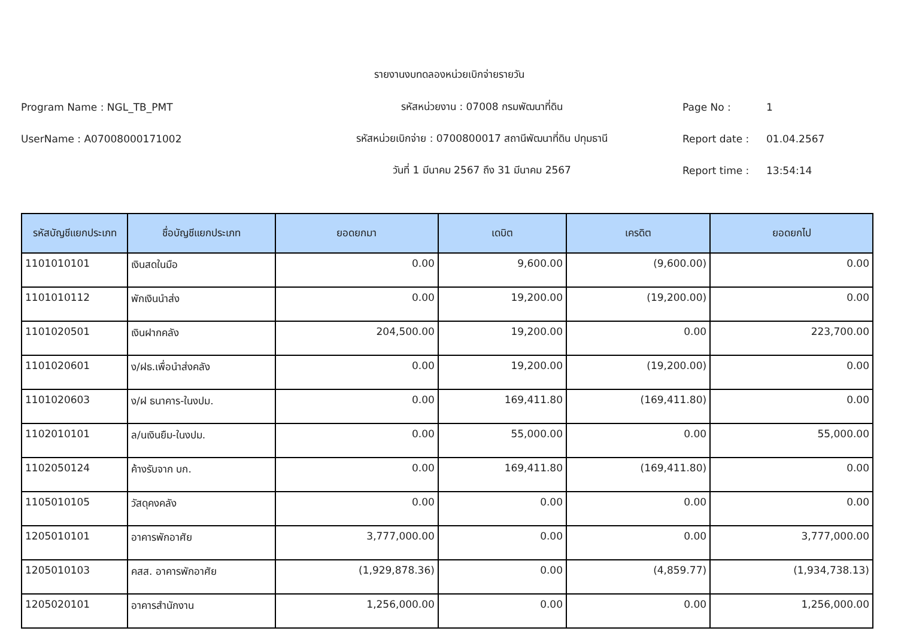รายงานงบทดลองหน่วยเบิกจ่ายรายวัน
Program Name : NGL_TB_PMT รหัสหน่วยงาน : 07008 กรมพัฒนาที่ดิน Page No : 1
UserName : A07008000171002 รหัสหน่วยเบิกจ่าย : 0700800017 สถานีพัฒนาที่ดิน ปทุมธานี Report date : 01.04.2567
วันที่ 1 มีนาคม 2567 ถึง 31 มีนาคม 2567 Report time : 13:54:14
| รหัสบัญชีแยกประเภท | ชื่อบัญชีแยกประเภท | ยอดยกมา | เดบิต | เครดิต | ยอดยกไป |
| --- | --- | --- | --- | --- | --- |
| 1101010101 | เงินสดในมือ | 0.00 | 9,600.00 | (9,600.00) | 0.00 |
| 1101010112 | พักเงินนำส่ง | 0.00 | 19,200.00 | (19,200.00) | 0.00 |
| 1101020501 | เงินฝากคลัง | 204,500.00 | 19,200.00 | 0.00 | 223,700.00 |
| 1101020601 | ง/ฝธ.เพื่อนำส่งคลัง | 0.00 | 19,200.00 | (19,200.00) | 0.00 |
| 1101020603 | ง/ฝ ธนาคาร-ในงปม. | 0.00 | 169,411.80 | (169,411.80) | 0.00 |
| 1102010101 | ล/นเงินยืม-ในงปม. | 0.00 | 55,000.00 | 0.00 | 55,000.00 |
| 1102050124 | ค้างรับจาก บก. | 0.00 | 169,411.80 | (169,411.80) | 0.00 |
| 1105010105 | วัสดุคงคลัง | 0.00 | 0.00 | 0.00 | 0.00 |
| 1205010101 | อาคารพักอาศัย | 3,777,000.00 | 0.00 | 0.00 | 3,777,000.00 |
| 1205010103 | คสส. อาคารพักอาศัย | (1,929,878.36) | 0.00 | (4,859.77) | (1,934,738.13) |
| 1205020101 | อาคารสำนักงาน | 1,256,000.00 | 0.00 | 0.00 | 1,256,000.00 |